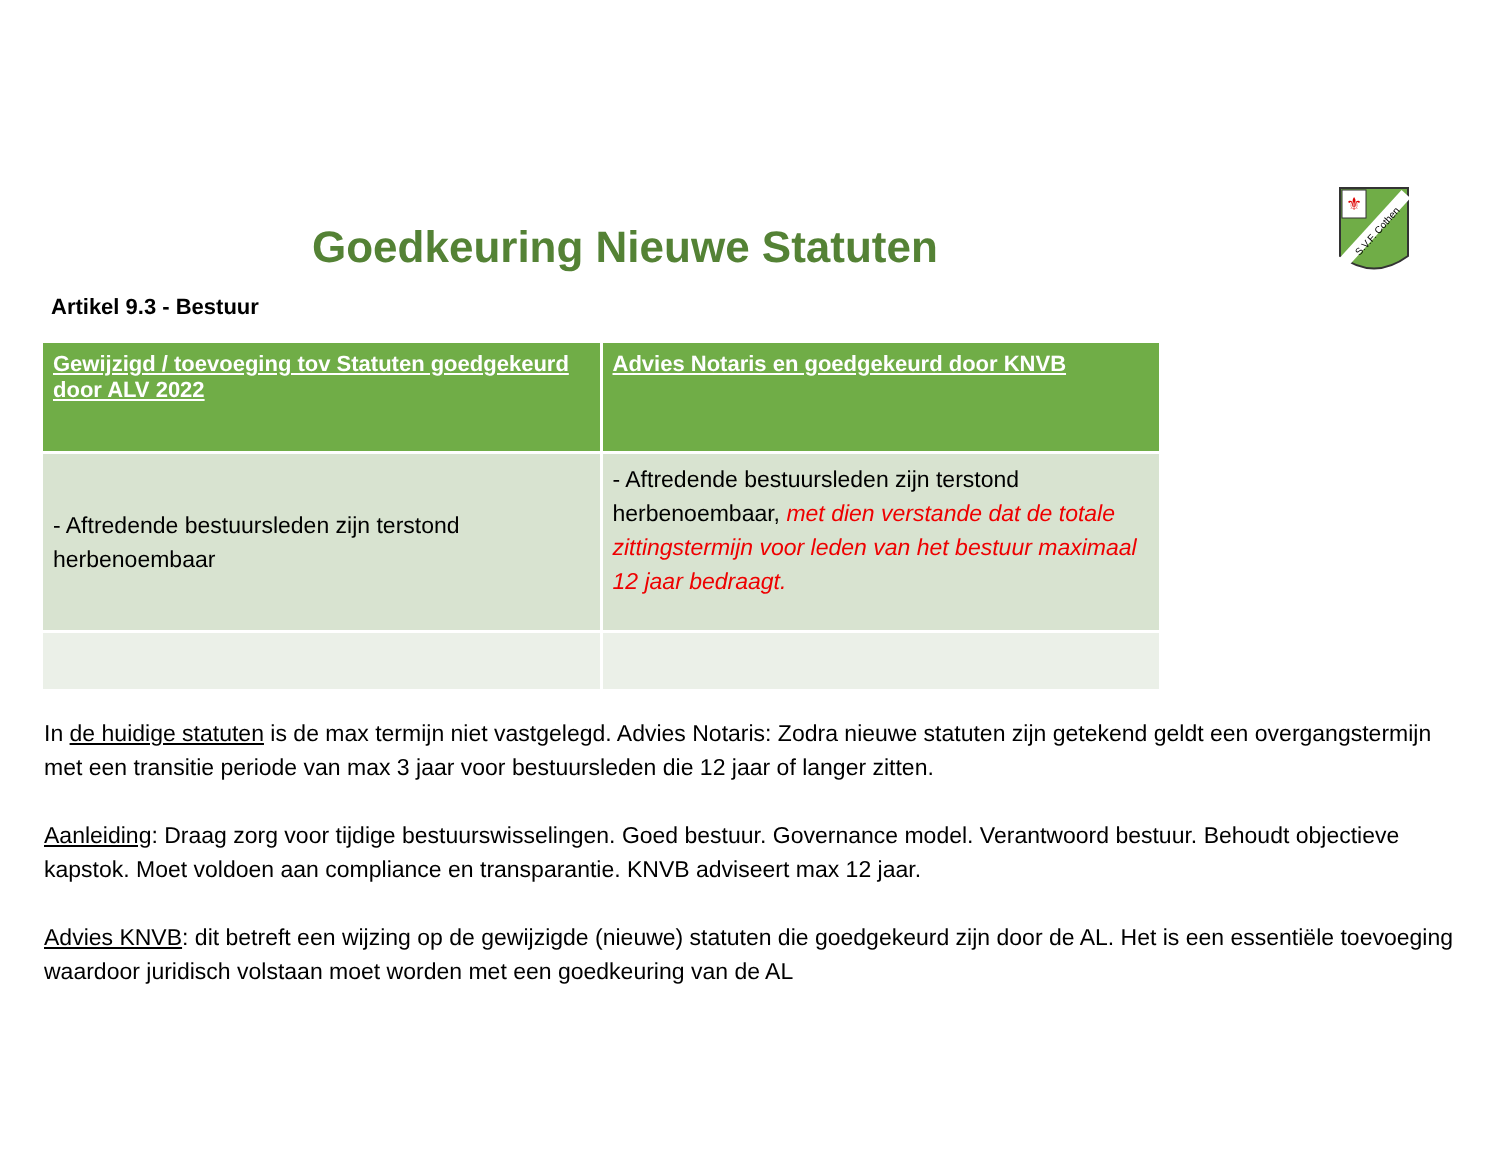⚜
S.V.F. Cothen
Goedkeuring Nieuwe Statuten
Artikel 9.3 - Bestuur
| Gewijzigd / toevoeging tov Statuten goedgekeurd door ALV 2022 | Advies Notaris en goedgekeurd door KNVB |
| --- | --- |
| - Aftredende bestuursleden zijn terstond herbenoembaar | - Aftredende bestuursleden zijn terstond herbenoembaar, met dien verstande dat de totale zittingstermijn voor leden van het bestuur maximaal 12 jaar bedraagt. |
In de huidige statuten is de max termijn niet vastgelegd. Advies Notaris: Zodra nieuwe statuten zijn getekend geldt een overgangstermijn met een transitie periode van max 3 jaar voor bestuursleden die 12 jaar of langer zitten.
Aanleiding: Draag zorg voor tijdige bestuurswisselingen. Goed bestuur. Governance model. Verantwoord bestuur. Behoudt objectieve kapstok. Moet voldoen aan compliance en transparantie. KNVB adviseert max 12 jaar.
Advies KNVB: dit betreft een wijzing op de gewijzigde (nieuwe) statuten die goedgekeurd zijn door de AL. Het is een essentiële toevoeging waardoor juridisch volstaan moet worden met een goedkeuring van de AL